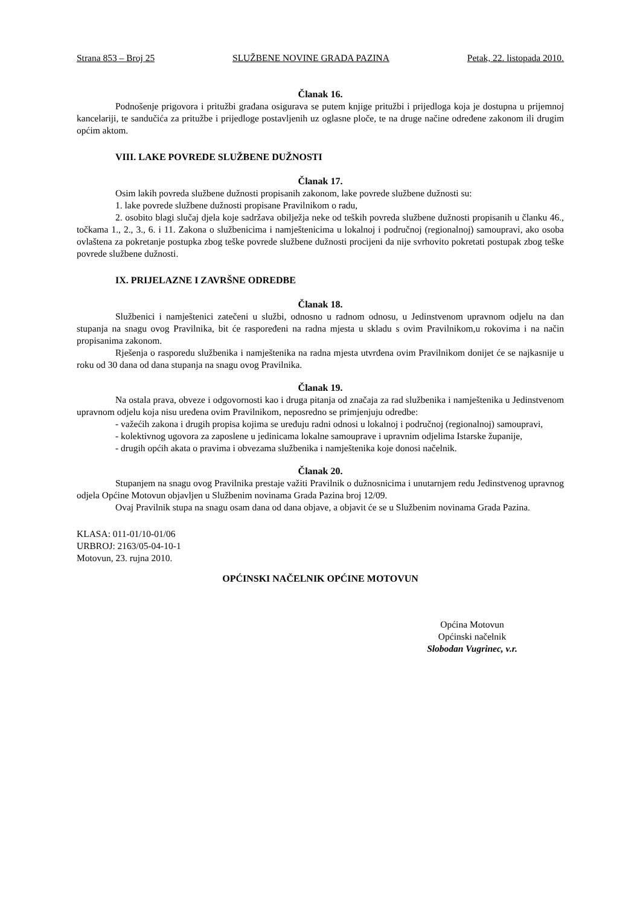Strana 853 – Broj 25 SLUŽBENE NOVINE GRADA PAZINA Petak, 22. listopada 2010.
Članak 16.
Podnošenje prigovora i pritužbi građana osigurava se putem knjige pritužbi i prijedloga koja je dostupna u prijemnoj kancelariji, te sandučića za pritužbe i prijedloge postavljenih uz oglasne ploče, te na druge načine određene zakonom ili drugim općim aktom.
VIII. LAKE POVREDE SLUŽBENE DUŽNOSTI
Članak 17.
Osim lakih povreda službene dužnosti propisanih zakonom, lake povrede službene dužnosti su:
1. lake povrede službene dužnosti propisane Pravilnikom o radu,
2. osobito blagi slučaj djela koje sadržava obilježja neke od teških povreda službene dužnosti propisanih u članku 46., točkama 1., 2., 3., 6. i 11. Zakona o službenicima i namještenicima u lokalnoj i područnoj (regionalnoj) samoupravi, ako osoba ovlaštena za pokretanje postupka zbog teške povrede službene dužnosti procijeni da nije svrhovito pokretati postupak zbog teške povrede službene dužnosti.
IX. PRIJELAZNE I ZAVRŠNE ODREDBE
Članak 18.
Službenici i namještenici zatečeni u službi, odnosno u radnom odnosu, u Jedinstvenom upravnom odjelu na dan stupanja na snagu ovog Pravilnika, bit će raspoređeni na radna mjesta u skladu s ovim Pravilnikom,u rokovima i na način propisanima zakonom.
Rješenja o rasporedu službenika i namještenika na radna mjesta utvrđena ovim Pravilnikom donijet će se najkasnije u roku od 30 dana od dana stupanja na snagu ovog Pravilnika.
Članak 19.
Na ostala prava, obveze i odgovornosti kao i druga pitanja od značaja za rad službenika i namještenika u Jedinstvenom upravnom odjelu koja nisu uređena ovim Pravilnikom, neposredno se primjenjuju odredbe:
- važećih zakona i drugih propisa kojima se uređuju radni odnosi u lokalnoj i područnoj (regionalnoj) samoupravi,
- kolektivnog ugovora za zaposlene u jedinicama lokalne samouprave i upravnim odjelima Istarske županije,
- drugih općih akata o pravima i obvezama službenika i namještenika koje donosi načelnik.
Članak 20.
Stupanjem na snagu ovog Pravilnika prestaje važiti Pravilnik o dužnosnicima i unutarnjem redu Jedinstvenog upravnog odjela Općine Motovun objavljen u Službenim novinama Grada Pazina broj 12/09.
Ovaj Pravilnik stupa na snagu osam dana od dana objave, a objavit će se u Službenim novinama Grada Pazina.
KLASA: 011-01/10-01/06
URBROJ: 2163/05-04-10-1
Motovun, 23. rujna 2010.
OPĆINSKI NAČELNIK OPĆINE MOTOVUN
Općina Motovun
Općinski načelnik
Slobodan Vugrinec, v.r.